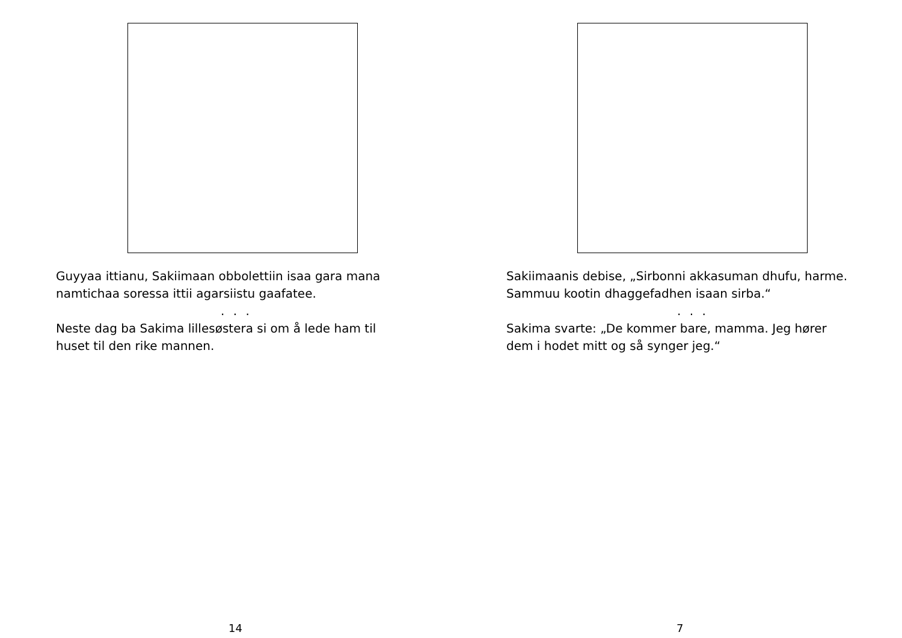Guyyaa ittianu, Sakiimaan obbolettiin isaa gara mana
namtichaa soressa ittii agarsiistu gaafatee.
. . .
Neste dag ba Sakima lillesøstera si om å lede ham til
huset til den rike mannen.
14
Sakiimaanis debise, „Sirbonni akkasuman dhufu, harme.
Sammuu kootin dhaggefadhen isaan sirba.“
. . .
Sakima svarte: „De kommer bare, mamma. Jeg hører
dem i hodet mitt og så synger jeg.“
7